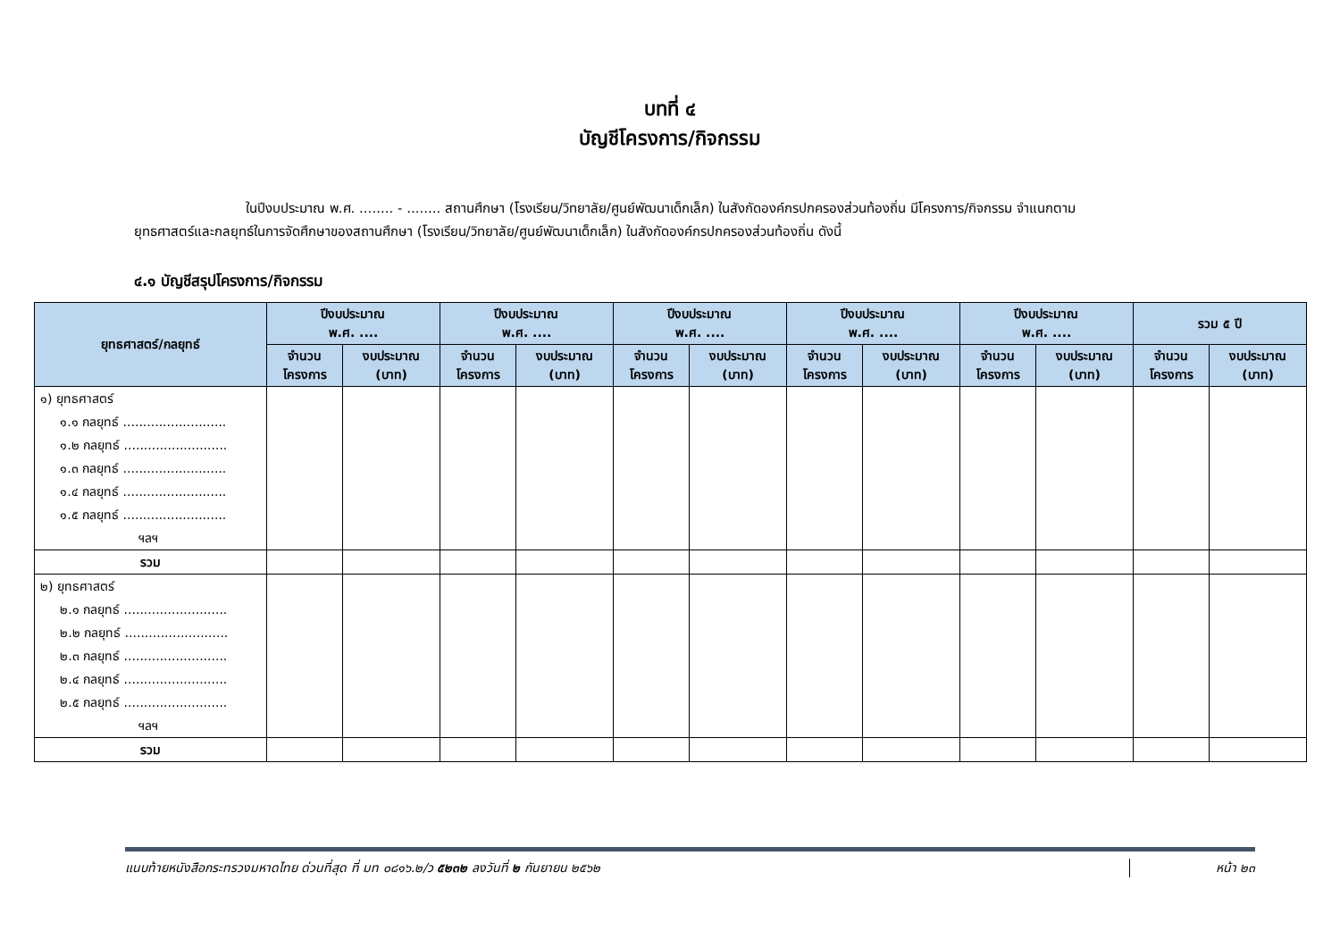บทที่ ๔
บัญชีโครงการ/กิจกรรม
ในปีงบประมาณ พ.ศ. ........ - ........ สถานศึกษา (โรงเรียน/วิทยาลัย/ศูนย์พัฒนาเด็กเล็ก) ในสังกัดองค์กรปกครองส่วนท้องถิ่น มีโครงการ/กิจกรรม จำแนกตามยุทธศาสตร์และกลยุทธ์ในการจัดศึกษาของสถานศึกษา (โรงเรียน/วิทยาลัย/ศูนย์พัฒนาเด็กเล็ก) ในสังกัดองค์กรปกครองส่วนท้องถิ่น ดังนี้
๔.๑ บัญชีสรุปโครงการ/กิจกรรม
| ยุทธศาสตร์/กลยุทธ์ | ปีงบประมาณ พ.ศ. .... | | ปีงบประมาณ พ.ศ. .... | | ปีงบประมาณ พ.ศ. .... | | ปีงบประมาณ พ.ศ. .... | | ปีงบประมาณ พ.ศ. .... | | รวม ๕ ปี | |
| --- | --- | --- | --- | --- | --- | --- | --- | --- | --- | --- | --- | --- |
| | จำนวน โครงการ | งบประมาณ (บาท) | จำนวน โครงการ | งบประมาณ (บาท) | จำนวน โครงการ | งบประมาณ (บาท) | จำนวน โครงการ | งบประมาณ (บาท) | จำนวน โครงการ | งบประมาณ (บาท) | จำนวน โครงการ | งบประมาณ (บาท) |
| ๑) ยุทธศาสตร์ ๑.๑ กลยุทธ์ .......................... ๑.๒ กลยุทธ์ .......................... ๑.๓ กลยุทธ์ .......................... ๑.๔ กลยุทธ์ .......................... ๑.๕ กลยุทธ์ .......................... ฯลฯ | | | | | | | | | | | | |
| รวม | | | | | | | | | | | | |
| ๒) ยุทธศาสตร์ ๒.๑ กลยุทธ์ .......................... ๒.๒ กลยุทธ์ .......................... ๒.๓ กลยุทธ์ .......................... ๒.๔ กลยุทธ์ .......................... ๒.๕ กลยุทธ์ .......................... ฯลฯ | | | | | | | | | | | | |
| รวม | | | | | | | | | | | | |
แนบท้ายหนังสือกระทรวงมหาดไทย ด่วนที่สุด ที่ มท ๐๘๑๖.๒/ว ๕๒๓๒ ลงวันที่ ๒ กันยายน ๒๕๖๒
หน้า ๒๓